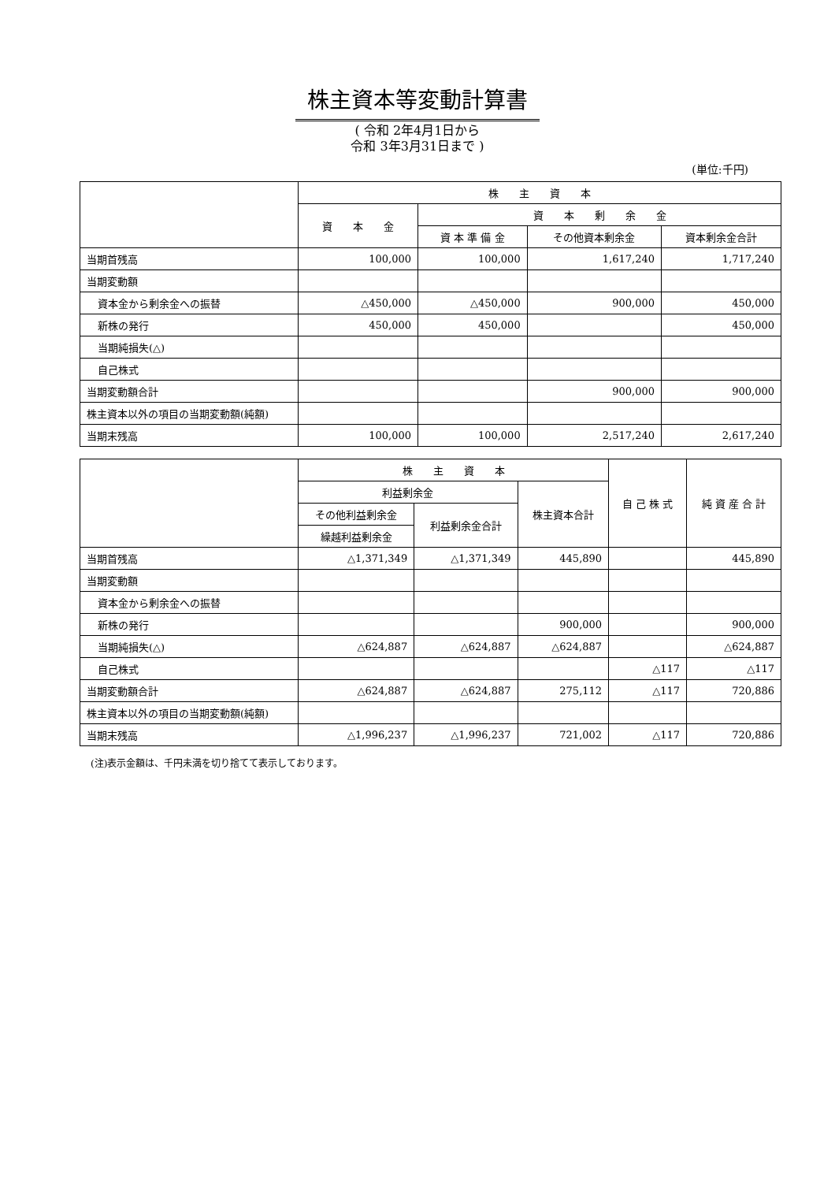株主資本等変動計算書
( 令和 2年4月1日から
令和 3年3月31日まで )
(単位:千円)
| | 株 主 資 本 | | | |
| --- | --- | --- | --- | --- |
| | 資 本 金 | 資 本 剰 余 金 | | |
| | | 資 本 準 備 金 | その他資本剰余金 | 資本剰余金合計 |
| 当期首残高 | 100,000 | 100,000 | 1,617,240 | 1,717,240 |
| 当期変動額 | | | | |
| 資本金から剰余金への振替 | △450,000 | △450,000 | 900,000 | 450,000 |
| 新株の発行 | 450,000 | 450,000 | | 450,000 |
| 当期純損失(△) | | | | |
| 自己株式 | | | | |
| 当期変動額合計 | | | 900,000 | 900,000 |
| 株主資本以外の項目の当期変動額(純額) | | | | |
| 当期末残高 | 100,000 | 100,000 | 2,517,240 | 2,617,240 |
| | 株 主 資 本 | | | 自 己 株 式 | 純 資 産 合 計 |
| --- | --- | --- | --- | --- | --- |
| | 利益剰余金 | | 株主資本合計 | | |
| | その他利益剰余金 | 利益剰余金合計 | | | |
| | 繰越利益剰余金 | | | | |
| 当期首残高 | △1,371,349 | △1,371,349 | 445,890 | | 445,890 |
| 当期変動額 | | | | | |
| 資本金から剰余金への振替 | | | | | |
| 新株の発行 | | | 900,000 | | 900,000 |
| 当期純損失(△) | △624,887 | △624,887 | △624,887 | | △624,887 |
| 自己株式 | | | | △117 | △117 |
| 当期変動額合計 | △624,887 | △624,887 | 275,112 | △117 | 720,886 |
| 株主資本以外の項目の当期変動額(純額) | | | | | |
| 当期末残高 | △1,996,237 | △1,996,237 | 721,002 | △117 | 720,886 |
(注)表示金額は、千円未満を切り捨てて表示しております。